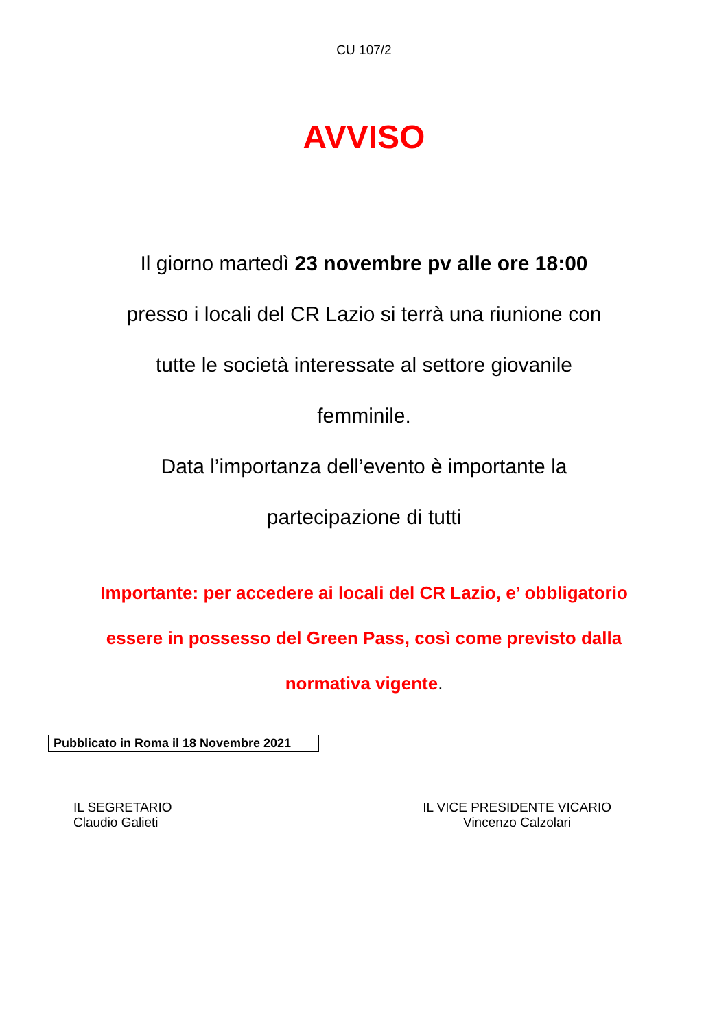CU 107/2
AVVISO
Il giorno martedì 23 novembre pv alle ore 18:00
presso i locali del CR Lazio si terrà una riunione con
tutte le società interessate al settore giovanile
femminile.
Data l’importanza dell’evento è importante la
partecipazione di tutti
Importante: per accedere ai locali del CR Lazio, e’ obbligatorio
essere in possesso del Green Pass, così come previsto dalla
normativa vigente.
Pubblicato in Roma il 18 Novembre 2021
IL SEGRETARIO
Claudio Galieti
IL VICE PRESIDENTE VICARIO
Vincenzo Calzolari